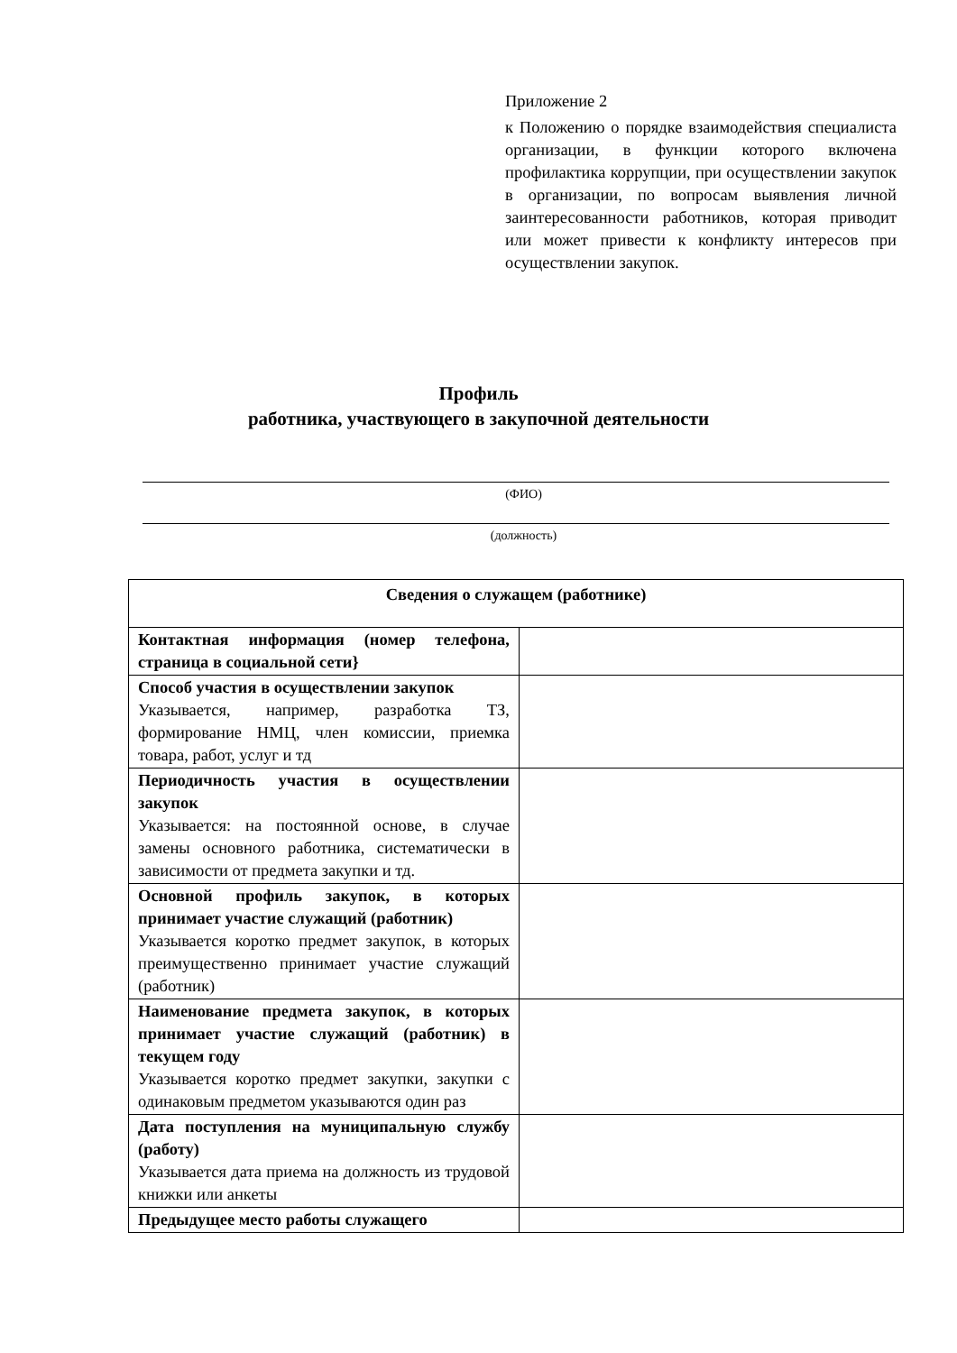Приложение 2
к Положению о порядке взаимодействия специалиста организации, в функции которого включена профилактика коррупции, при осуществлении закупок в организации, по вопросам выявления личной заинтересованности работников, которая приводит или может привести к конфликту интересов при осуществлении закупок.
Профиль
работника, участвующего в закупочной деятельности
(ФИО)
(должность)
| Сведения о служащем (работнике) | |
| --- | --- |
| Контактная информация (номер телефона, страница в социальной сети} | |
| Способ участия в осуществлении закупок Указывается, например, разработка ТЗ, формирование НМЦ, член комиссии, приемка товара, работ, услуг и тд | |
| Периодичность участия в осуществлении закупок Указывается: на постоянной основе, в случае замены основного работника, систематически в зависимости от предмета закупки и тд. | |
| Основной профиль закупок, в которых принимает участие служащий (работник) Указывается коротко предмет закупок, в которых преимущественно принимает участие служащий (работник) | |
| Наименование предмета закупок, в которых принимает участие служащий (работник) в текущем году Указывается коротко предмет закупки, закупки с одинаковым предметом указываются один раз | |
| Дата поступления на муниципальную службу (работу) Указывается дата приема на должность из трудовой книжки или анкеты | |
| Предыдущее место работы служащего | |